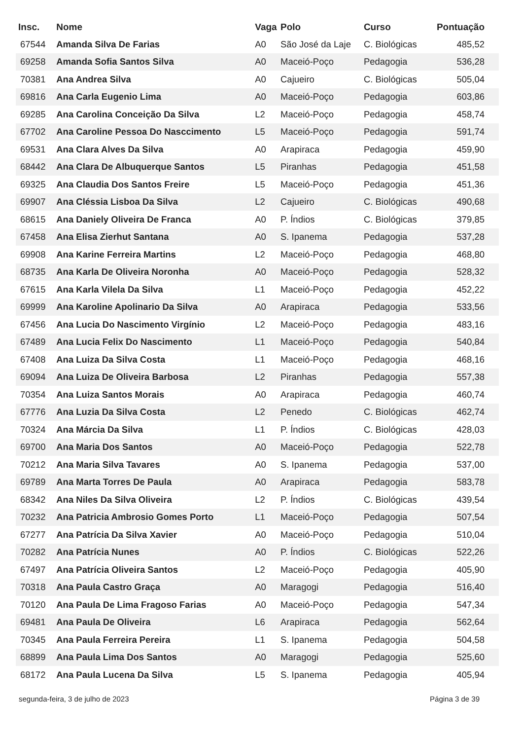| Insc. | Nome | Vaga | Polo | Curso | Pontuação |
| --- | --- | --- | --- | --- | --- |
| 67544 | Amanda Silva De Farias | A0 | São José da Laje | C. Biológicas | 485,52 |
| 69258 | Amanda Sofia Santos Silva | A0 | Maceió-Poço | Pedagogia | 536,28 |
| 70381 | Ana Andrea Silva | A0 | Cajueiro | C. Biológicas | 505,04 |
| 69816 | Ana Carla Eugenio Lima | A0 | Maceió-Poço | Pedagogia | 603,86 |
| 69285 | Ana Carolina Conceição Da Silva | L2 | Maceió-Poço | Pedagogia | 458,74 |
| 67702 | Ana Caroline Pessoa Do Nasccimento | L5 | Maceió-Poço | Pedagogia | 591,74 |
| 69531 | Ana Clara Alves Da Silva | A0 | Arapiraca | Pedagogia | 459,90 |
| 68442 | Ana Clara De Albuquerque Santos | L5 | Piranhas | Pedagogia | 451,58 |
| 69325 | Ana Claudia Dos Santos Freire | L5 | Maceió-Poço | Pedagogia | 451,36 |
| 69907 | Ana Cléssia Lisboa Da Silva | L2 | Cajueiro | C. Biológicas | 490,68 |
| 68615 | Ana Daniely Oliveira De Franca | A0 | P. Índios | C. Biológicas | 379,85 |
| 67458 | Ana Elisa Zierhut Santana | A0 | S. Ipanema | Pedagogia | 537,28 |
| 69908 | Ana Karine Ferreira Martins | L2 | Maceió-Poço | Pedagogia | 468,80 |
| 68735 | Ana Karla De Oliveira Noronha | A0 | Maceió-Poço | Pedagogia | 528,32 |
| 67615 | Ana Karla Vilela Da Silva | L1 | Maceió-Poço | Pedagogia | 452,22 |
| 69999 | Ana Karoline Apolinario Da Silva | A0 | Arapiraca | Pedagogia | 533,56 |
| 67456 | Ana Lucia Do Nascimento Virgínio | L2 | Maceió-Poço | Pedagogia | 483,16 |
| 67489 | Ana Lucia Felix Do Nascimento | L1 | Maceió-Poço | Pedagogia | 540,84 |
| 67408 | Ana Luiza Da Silva Costa | L1 | Maceió-Poço | Pedagogia | 468,16 |
| 69094 | Ana Luiza De Oliveira Barbosa | L2 | Piranhas | Pedagogia | 557,38 |
| 70354 | Ana Luiza Santos Morais | A0 | Arapiraca | Pedagogia | 460,74 |
| 67776 | Ana Luzia Da Silva Costa | L2 | Penedo | C. Biológicas | 462,74 |
| 70324 | Ana Márcia Da Silva | L1 | P. Índios | C. Biológicas | 428,03 |
| 69700 | Ana Maria Dos Santos | A0 | Maceió-Poço | Pedagogia | 522,78 |
| 70212 | Ana Maria Silva Tavares | A0 | S. Ipanema | Pedagogia | 537,00 |
| 69789 | Ana Marta Torres De Paula | A0 | Arapiraca | Pedagogia | 583,78 |
| 68342 | Ana Niles Da Silva Oliveira | L2 | P. Índios | C. Biológicas | 439,54 |
| 70232 | Ana Patricia Ambrosio Gomes Porto | L1 | Maceió-Poço | Pedagogia | 507,54 |
| 67277 | Ana Patrícia Da Silva Xavier | A0 | Maceió-Poço | Pedagogia | 510,04 |
| 70282 | Ana Patrícia Nunes | A0 | P. Índios | C. Biológicas | 522,26 |
| 67497 | Ana Patrícia Oliveira Santos | L2 | Maceió-Poço | Pedagogia | 405,90 |
| 70318 | Ana Paula Castro Graça | A0 | Maragogi | Pedagogia | 516,40 |
| 70120 | Ana Paula De Lima Fragoso Farias | A0 | Maceió-Poço | Pedagogia | 547,34 |
| 69481 | Ana Paula De Oliveira | L6 | Arapiraca | Pedagogia | 562,64 |
| 70345 | Ana Paula Ferreira Pereira | L1 | S. Ipanema | Pedagogia | 504,58 |
| 68899 | Ana Paula Lima Dos Santos | A0 | Maragogi | Pedagogia | 525,60 |
| 68172 | Ana Paula Lucena Da Silva | L5 | S. Ipanema | Pedagogia | 405,94 |
segunda-feira, 3 de julho de 2023 Página 3 de 39